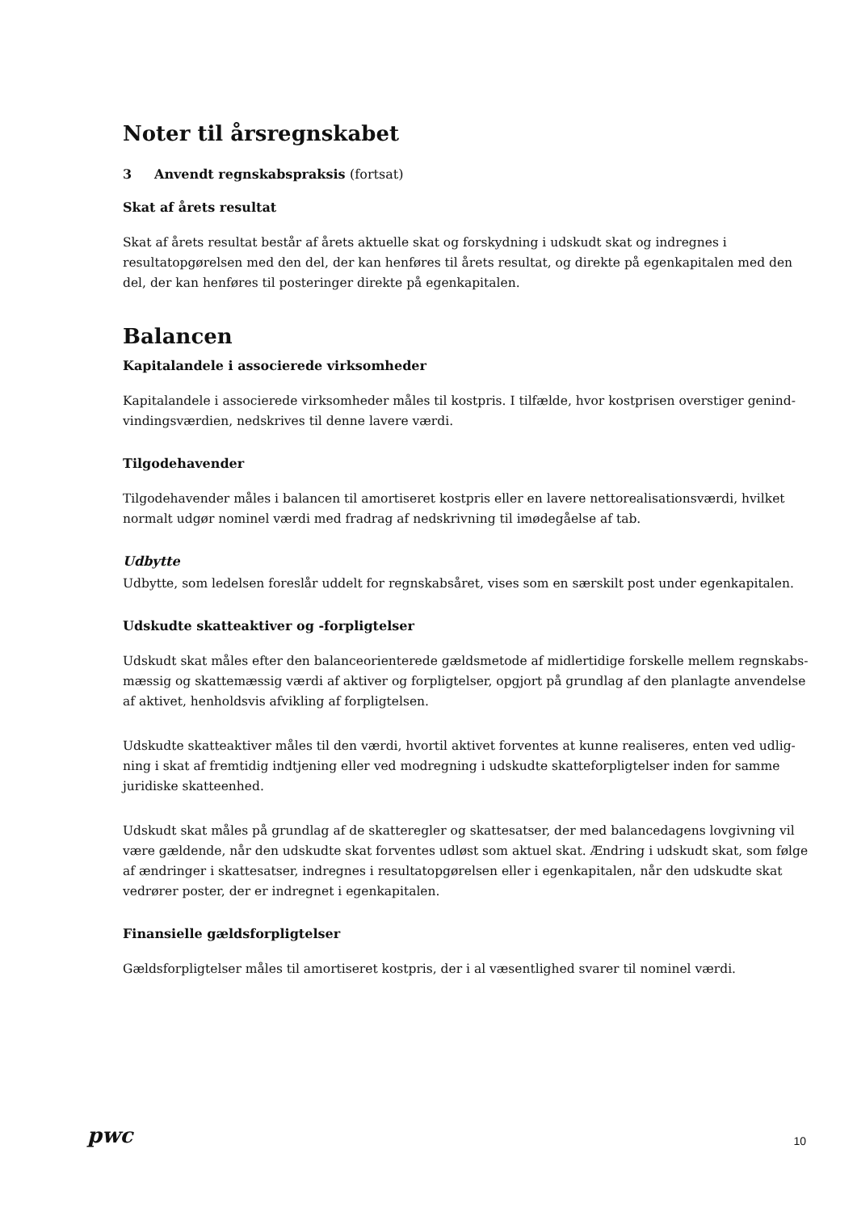Noter til årsregnskabet
3 Anvendt regnskabspraksis (fortsat)
Skat af årets resultat
Skat af årets resultat består af årets aktuelle skat og forskydning i udskudt skat og indregnes i resultatopgø­relsen med den del, der kan henføres til årets resultat, og direkte på egenkapitalen med den del, der kan henføres til posteringer direkte på egenkapitalen.
Balancen
Kapitalandele i associerede virksomheder
Kapitalandele i associerede virksomheder måles til kostpris. I tilfælde, hvor kostprisen overstiger genind­vindingsværdien, nedskrives til denne lavere værdi.
Tilgodehavender
Tilgodehavender måles i balancen til amortiseret kostpris eller en lavere nettorealisationsværdi, hvilket nor­malt udgør nominel værdi med fradrag af nedskrivning til imødegåelse af tab.
Udbytte
Udbytte, som ledelsen foreslår uddelt for regnskabsåret, vises som en særskilt post under egenkapitalen.
Udskudte skatteaktiver og -forpligtelser
Udskudt skat måles efter den balanceorienterede gældsmetode af midlertidige forskelle mellem regnskabs­mæssig og skattemæssig værdi af aktiver og forpligtelser, opgjort på grundlag af den planlagte anvendelse af aktivet, henholdsvis afvikling af forpligtelsen.
Udskudte skatteaktiver måles til den værdi, hvortil aktivet forventes at kunne realiseres, enten ved udlig­ning i skat af fremtidig indtjening eller ved modregning i udskudte skatteforpligtelser inden for samme juridiske skatteenhed.
Udskudt skat måles på grundlag af de skatteregler og skattesatser, der med balancedagens lovgivning vil være gældende, når den udskudte skat forventes udløst som aktuel skat. Ændring i udskudt skat, som følge af ændringer i skattesatser, indregnes i resultatopgørelsen eller i egenkapitalen, når den udskudte skat ved­rører poster, der er indregnet i egenkapitalen.
Finansielle gældsforpligtelser
Gældsforpligtelser måles til amortiseret kostpris, der i al væsentlighed svarer til nominel værdi.
pwc
10